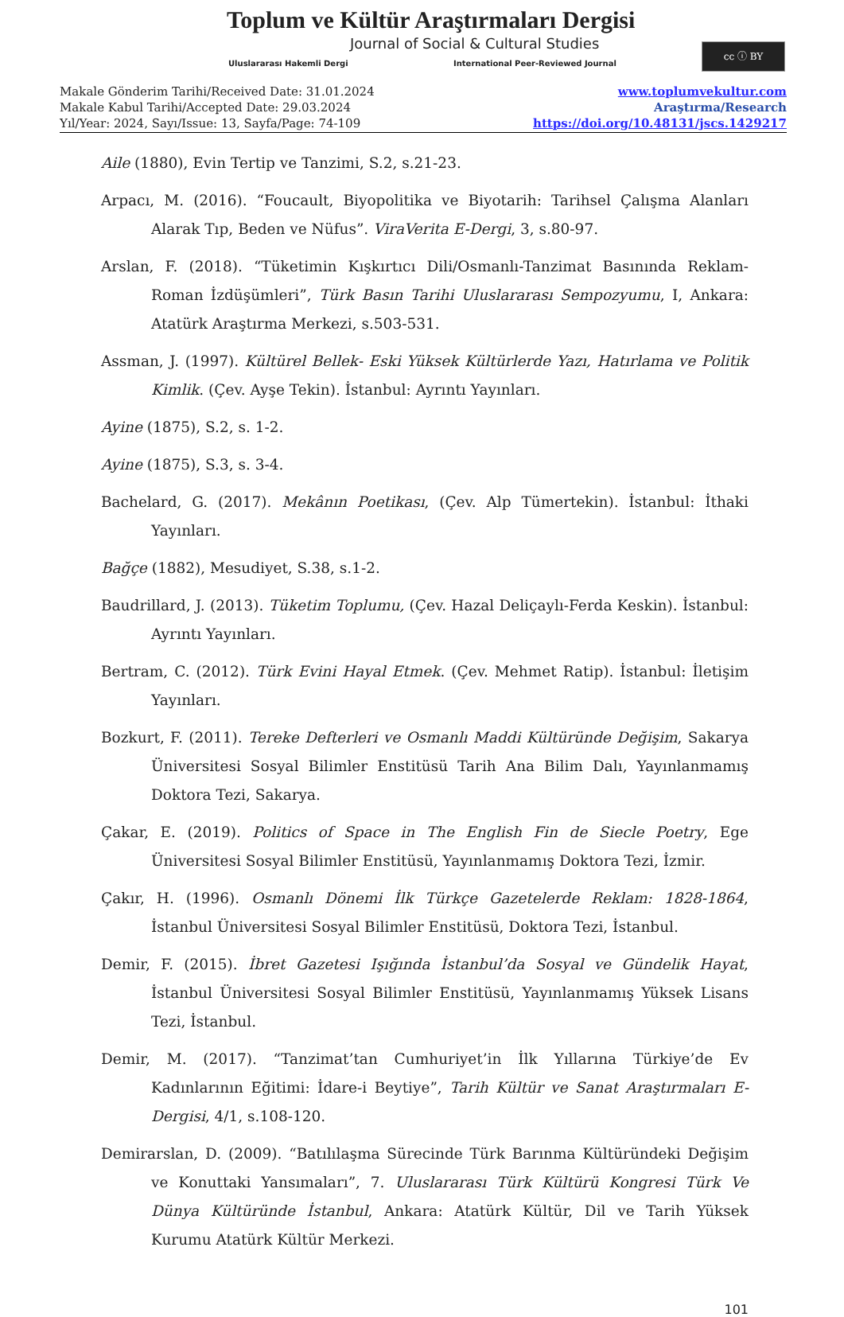Toplum ve Kültür Araştırmaları Dergisi
Journal of Social & Cultural Studies
Uluslararası Hakemli Dergi
International Peer-Reviewed Journal
cc ⓘ BY
Makale Gönderim Tarihi/Received Date: 31.01.2024
Makale Kabul Tarihi/Accepted Date: 29.03.2024
Yıl/Year: 2024, Sayı/Issue: 13, Sayfa/Page: 74-109
www.toplumvekultur.com
Araştırma/Research
https://doi.org/10.48131/jscs.1429217
Aile (1880), Evin Tertip ve Tanzimi, S.2, s.21-23.
Arpacı, M. (2016). “Foucault, Biyopolitika ve Biyotarih: Tarihsel Çalışma Alanları Alarak Tıp, Beden ve Nüfus”. ViraVerita E-Dergi, 3, s.80-97.
Arslan, F. (2018). “Tüketimin Kışkırtıcı Dili/Osmanlı-Tanzimat Basınında Reklam-Roman İzdüşümleri”, Türk Basın Tarihi Uluslararası Sempozyumu, I, Ankara: Atatürk Araştırma Merkezi, s.503-531.
Assman, J. (1997). Kültürel Bellek- Eski Yüksek Kültürlerde Yazı, Hatırlama ve Politik Kimlik. (Çev. Ayşe Tekin). İstanbul: Ayrıntı Yayınları.
Ayine (1875), S.2, s. 1-2.
Ayine (1875), S.3, s. 3-4.
Bachelard, G. (2017). Mekânın Poetikası, (Çev. Alp Tümertekin). İstanbul: İthaki Yayınları.
Bağçe (1882), Mesudiyet, S.38, s.1-2.
Baudrillard, J. (2013). Tüketim Toplumu, (Çev. Hazal Deliçaylı-Ferda Keskin). İstanbul: Ayrıntı Yayınları.
Bertram, C. (2012). Türk Evini Hayal Etmek. (Çev. Mehmet Ratip). İstanbul: İletişim Yayınları.
Bozkurt, F. (2011). Tereke Defterleri ve Osmanlı Maddi Kültüründe Değişim, Sakarya Üniversitesi Sosyal Bilimler Enstitüsü Tarih Ana Bilim Dalı, Yayınlanmamış Doktora Tezi, Sakarya.
Çakar, E. (2019). Politics of Space in The English Fin de Siecle Poetry, Ege Üniversitesi Sosyal Bilimler Enstitüsü, Yayınlanmamış Doktora Tezi, İzmir.
Çakır, H. (1996). Osmanlı Dönemi İlk Türkçe Gazetelerde Reklam: 1828-1864, İstanbul Üniversitesi Sosyal Bilimler Enstitüsü, Doktora Tezi, İstanbul.
Demir, F. (2015). İbret Gazetesi Işığında İstanbul’da Sosyal ve Gündelik Hayat, İstanbul Üniversitesi Sosyal Bilimler Enstitüsü, Yayınlanmamış Yüksek Lisans Tezi, İstanbul.
Demir, M. (2017). “Tanzimat’tan Cumhuriyet’in İlk Yıllarına Türkiye’de Ev Kadınlarının Eğitimi: İdare-i Beytiye”, Tarih Kültür ve Sanat Araştırmaları E-Dergisi, 4/1, s.108-120.
Demirarslan, D. (2009). “Batılılaşma Sürecinde Türk Barınma Kültüründeki Değişim ve Konuttaki Yansımaları”, 7. Uluslararası Türk Kültürü Kongresi Türk Ve Dünya Kültüründe İstanbul, Ankara: Atatürk Kültür, Dil ve Tarih Yüksek Kurumu Atatürk Kültür Merkezi.
101